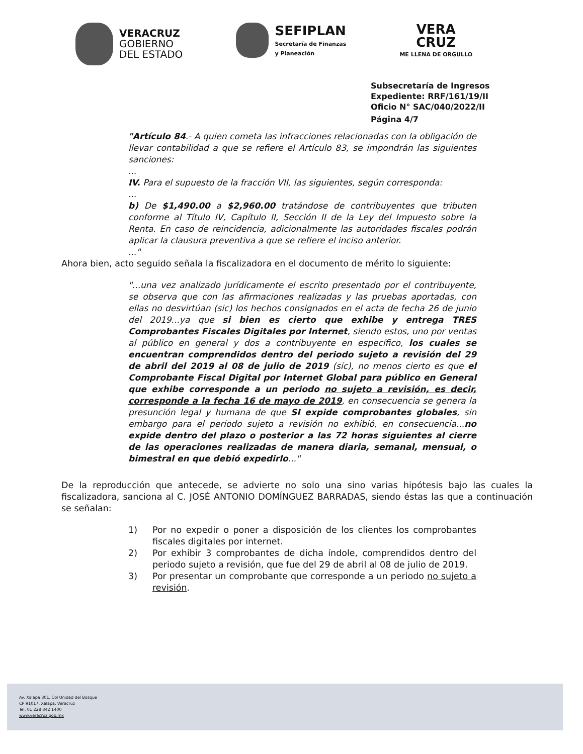VERACRUZ
GOBIERNO
DEL ESTADO
SEFIPLAN
Secretaría de Finanzas
y Planeación
VERA
CRUZ
ME LLENA DE ORGULLO
Subsecretaría de Ingresos
Expediente: RRF/161/19/II
Oficio N° SAC/040/2022/II
Página 4/7
"Artículo 84.- A quien cometa las infracciones relacionadas con la obligación de llevar contabilidad a que se refiere el Artículo 83, se impondrán las siguientes sanciones:
...
IV. Para el supuesto de la fracción VII, las siguientes, según corresponda:
...
b) De $1,490.00 a $2,960.00 tratándose de contribuyentes que tributen conforme al Título IV, Capítulo II, Sección II de la Ley del Impuesto sobre la Renta. En caso de reincidencia, adicionalmente las autoridades fiscales podrán aplicar la clausura preventiva a que se refiere el inciso anterior.
..."
Ahora bien, acto seguido señala la fiscalizadora en el documento de mérito lo siguiente:
"...una vez analizado jurídicamente el escrito presentado por el contribuyente, se observa que con las afirmaciones realizadas y las pruebas aportadas, con ellas no desvirtúan (sic) los hechos consignados en el acta de fecha 26 de junio del 2019...ya que si bien es cierto que exhibe y entrega TRES Comprobantes Fiscales Digitales por Internet, siendo estos, uno por ventas al público en general y dos a contribuyente en específico, los cuales se encuentran comprendidos dentro del periodo sujeto a revisión del 29 de abril del 2019 al 08 de julio de 2019 (sic), no menos cierto es que el Comprobante Fiscal Digital por Internet Global para público en General que exhibe corresponde a un periodo no sujeto a revisión, es decir, corresponde a la fecha 16 de mayo de 2019, en consecuencia se genera la presunción legal y humana de que SI expide comprobantes globales, sin embargo para el periodo sujeto a revisión no exhibió, en consecuencia...no expide dentro del plazo o posterior a las 72 horas siguientes al cierre de las operaciones realizadas de manera diaria, semanal, mensual, o bimestral en que debió expedirlo..."
De la reproducción que antecede, se advierte no solo una sino varias hipótesis bajo las cuales la fiscalizadora, sanciona al C. JOSÉ ANTONIO DOMÍNGUEZ BARRADAS, siendo éstas las que a continuación se señalan:
1) Por no expedir o poner a disposición de los clientes los comprobantes fiscales digitales por internet.
2) Por exhibir 3 comprobantes de dicha índole, comprendidos dentro del periodo sujeto a revisión, que fue del 29 de abril al 08 de julio de 2019.
3) Por presentar un comprobante que corresponde a un periodo no sujeto a revisión.
Av. Xalapa 301, Col Unidad del Bosque
CP 91017, Xalapa, Veracruz
Tel. 01 228 842 1400
www.veracruz.gob.mx